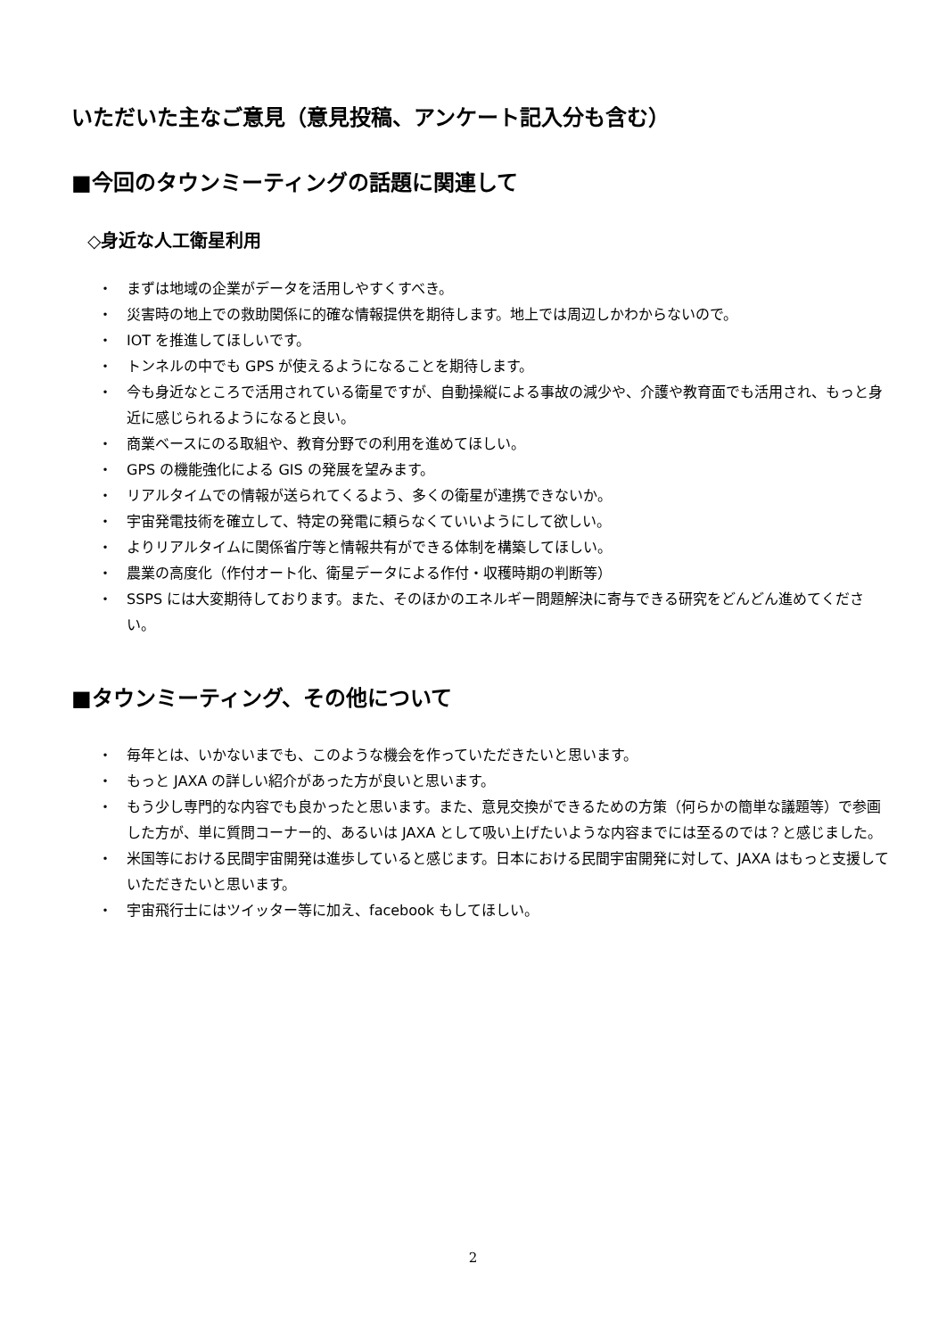いただいた主なご意見（意見投稿、アンケート記入分も含む）
■今回のタウンミーティングの話題に関連して
◇身近な人工衛星利用
・ まずは地域の企業がデータを活用しやすくすべき。
・ 災害時の地上での救助関係に的確な情報提供を期待します。地上では周辺しかわからないので。
・ IOT を推進してほしいです。
・ トンネルの中でも GPS が使えるようになることを期待します。
・ 今も身近なところで活用されている衛星ですが、自動操縦による事故の減少や、介護や教育面でも活用され、もっと身近に感じられるようになると良い。
・ 商業ベースにのる取組や、教育分野での利用を進めてほしい。
・ GPS の機能強化による GIS の発展を望みます。
・ リアルタイムでの情報が送られてくるよう、多くの衛星が連携できないか。
・ 宇宙発電技術を確立して、特定の発電に頼らなくていいようにして欲しい。
・ よりリアルタイムに関係省庁等と情報共有ができる体制を構築してほしい。
・ 農業の高度化（作付オート化、衛星データによる作付・収穫時期の判断等）
・ SSPS には大変期待しております。また、そのほかのエネルギー問題解決に寄与できる研究をどんどん進めてください。
■タウンミーティング、その他について
・ 毎年とは、いかないまでも、このような機会を作っていただきたいと思います。
・ もっと JAXA の詳しい紹介があった方が良いと思います。
・ もう少し専門的な内容でも良かったと思います。また、意見交換ができるための方策（何らかの簡単な議題等）で参画した方が、単に質問コーナー的、あるいは JAXA として吸い上げたいような内容までには至るのでは？と感じました。
・ 米国等における民間宇宙開発は進歩していると感じます。日本における民間宇宙開発に対して、JAXA はもっと支援していただきたいと思います。
・ 宇宙飛行士にはツイッター等に加え、facebook もしてほしい。
2